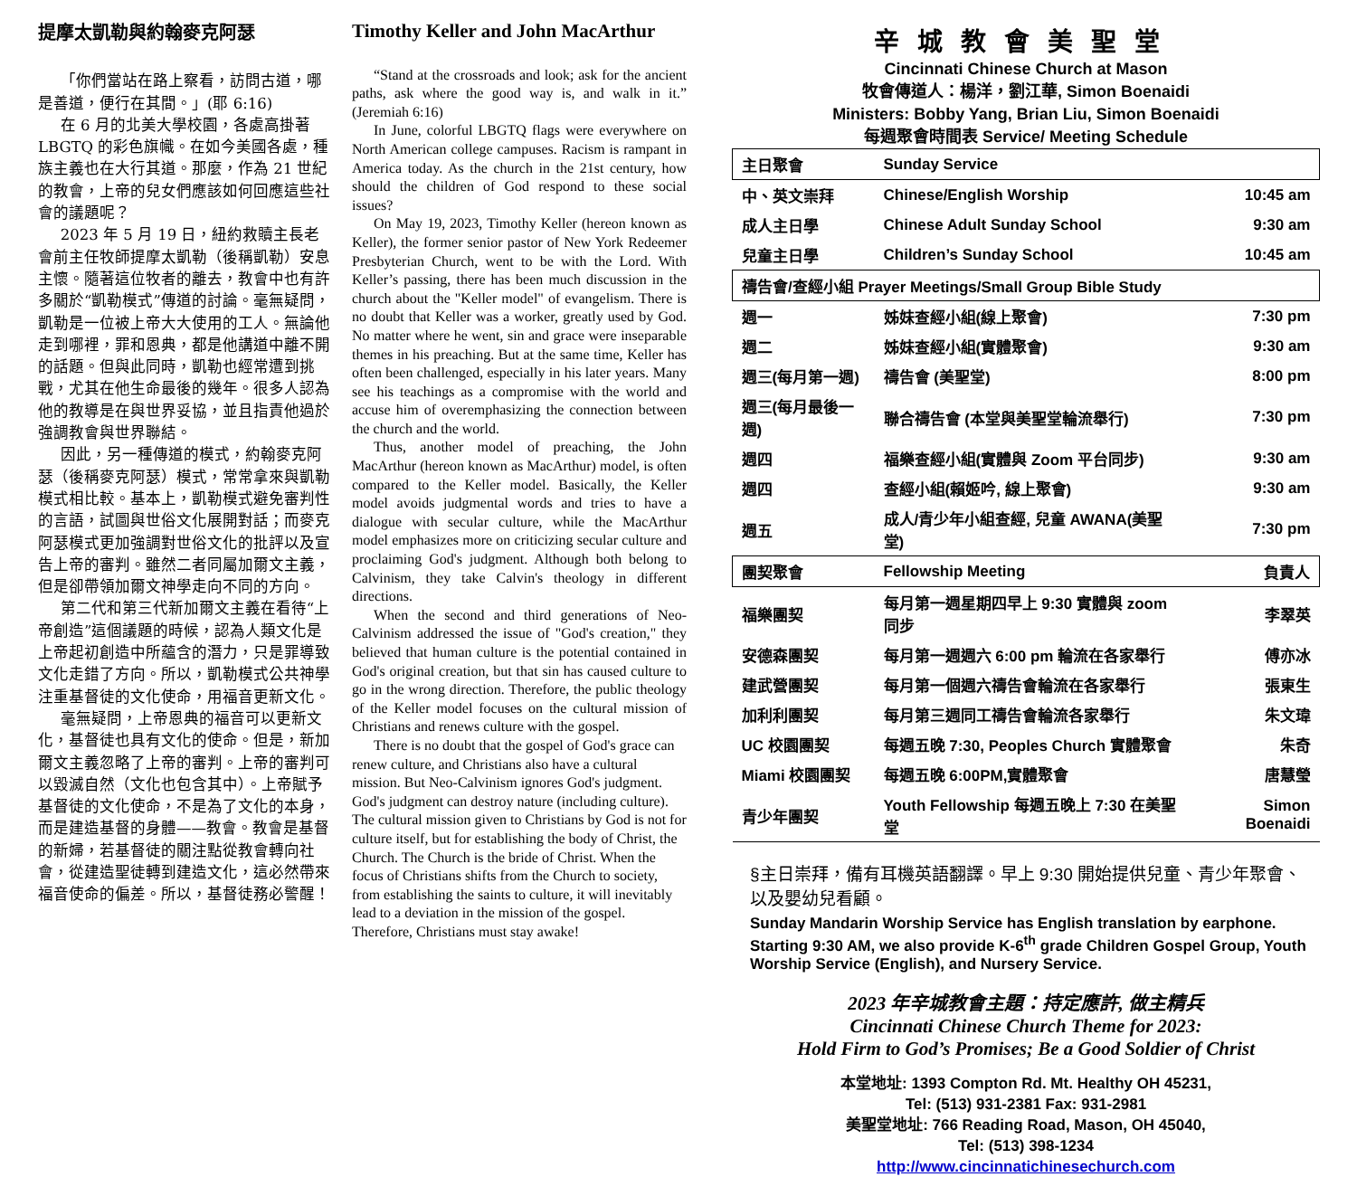提摩太凱勒與約翰麥克阿瑟
「你們當站在路上察看，訪問古道，哪是善道，便行在其間。」(耶 6:16)
在 6 月的北美大學校園，各處高掛著 LBGTQ 的彩色旗幟。在如今美國各處，種族主義也在大行其道。那麼，作為 21 世紀的教會，上帝的兒女們應該如何回應這些社會的議題呢？
2023 年 5 月 19 日，紐約救贖主長老會前主任牧師提摩太凱勒（後稱凱勒）安息主懷。隨著這位牧者的離去，教會中也有許多關於“凱勒模式”傳道的討論。毫無疑問，凱勒是一位被上帝大大使用的工人。無論他走到哪裡，罪和恩典，都是他講道中離不開的話題。但與此同時，凱勒也經常遭到挑戰，尤其在他生命最後的幾年。很多人認為他的教導是在與世界妥協，並且指責他過於強調教會與世界聯結。
因此，另一種傳道的模式，約翰麥克阿瑟（後稱麥克阿瑟）模式，常常拿來與凱勒模式相比較。基本上，凱勒模式避免審判性的言語，試圖與世俗文化展開對話；而麥克阿瑟模式更加強調對世俗文化的批評以及宣告上帝的審判。雖然二者同屬加爾文主義，但是卻帶領加爾文神學走向不同的方向。
第二代和第三代新加爾文主義在看待“上帝創造”這個議題的時候，認為人類文化是上帝起初創造中所蘊含的潛力，只是罪導致文化走錯了方向。所以，凱勒模式公共神學注重基督徒的文化使命，用福音更新文化。
毫無疑問，上帝恩典的福音可以更新文化，基督徒也具有文化的使命。但是，新加爾文主義忽略了上帝的審判。上帝的審判可以毀滅自然（文化也包含其中）。上帝賦予基督徒的文化使命，不是為了文化的本身，而是建造基督的身體——教會。教會是基督的新婦，若基督徒的關注點從教會轉向社會，從建造聖徒轉到建造文化，這必然帶來福音使命的偏差。所以，基督徒務必警醒！
Timothy Keller and John MacArthur
“Stand at the crossroads and look; ask for the ancient paths, ask where the good way is, and walk in it.” (Jeremiah 6:16)
In June, colorful LBGTQ flags were everywhere on North American college campuses. Racism is rampant in America today. As the church in the 21st century, how should the children of God respond to these social issues?
On May 19, 2023, Timothy Keller (hereon known as Keller), the former senior pastor of New York Redeemer Presbyterian Church, went to be with the Lord. With Keller’s passing, there has been much discussion in the church about the "Keller model" of evangelism. There is no doubt that Keller was a worker, greatly used by God. No matter where he went, sin and grace were inseparable themes in his preaching. But at the same time, Keller has often been challenged, especially in his later years. Many see his teachings as a compromise with the world and accuse him of overemphasizing the connection between the church and the world.
Thus, another model of preaching, the John MacArthur (hereon known as MacArthur) model, is often compared to the Keller model. Basically, the Keller model avoids judgmental words and tries to have a dialogue with secular culture, while the MacArthur model emphasizes more on criticizing secular culture and proclaiming God's judgment. Although both belong to Calvinism, they take Calvin's theology in different directions.
When the second and third generations of Neo-Calvinism addressed the issue of "God's creation," they believed that human culture is the potential contained in God's original creation, but that sin has caused culture to go in the wrong direction. Therefore, the public theology of the Keller model focuses on the cultural mission of Christians and renews culture with the gospel.
There is no doubt that the gospel of God's grace can renew culture, and Christians also have a cultural mission. But Neo-Calvinism ignores God's judgment. God's judgment can destroy nature (including culture). The cultural mission given to Christians by God is not for culture itself, but for establishing the body of Christ, the Church. The Church is the bride of Christ. When the focus of Christians shifts from the Church to society, from establishing the saints to culture, it will inevitably lead to a deviation in the mission of the gospel. Therefore, Christians must stay awake!
辛城教會美聖堂
Cincinnati Chinese Church at Mason
牧會傳道人：楊洋，劉江華, Simon Boenaidi
Ministers: Bobby Yang, Brian Liu, Simon Boenaidi
每週聚會時間表 Service/ Meeting Schedule
| 主日聚會 | Sunday Service | |
| 中、英文崇拜 | Chinese/English Worship | 10:45 am |
| 成人主日學 | Chinese Adult Sunday School | 9:30 am |
| 兒童主日學 | Children’s Sunday School | 10:45 am |
| 禱告會/查經小組 Prayer Meetings/Small Group Bible Study | | |
| 週一 | 姊妹查經小組(線上聚會) | 7:30 pm |
| 週二 | 姊妹查經小組(實體聚會) | 9:30 am |
| 週三(每月第一週) | 禱告會 (美聖堂) | 8:00 pm |
| 週三(每月最後一週) | 聯合禱告會 (本堂與美聖堂輪流舉行) | 7:30 pm |
| 週四 | 福樂查經小組(實體與 Zoom 平台同步) | 9:30 am |
| 週四 | 查經小組(賴姬吟, 線上聚會) | 9:30 am |
| 週五 | 成人/青少年小組查經, 兒童 AWANA(美聖堂) | 7:30 pm |
| 團契聚會 | Fellowship Meeting | 負責人 |
| 福樂團契 | 每月第一週星期四早上 9:30 實體與 zoom 同步 | 李翠英 |
| 安德森團契 | 每月第一週週六 6:00 pm 輪流在各家舉行 | 傅亦冰 |
| 建武營團契 | 每月第一個週六禱告會輪流在各家舉行 | 張東生 |
| 加利利團契 | 每月第三週同工禱告會輪流各家舉行 | 朱文瑋 |
| UC 校園團契 | 每週五晚 7:30, Peoples Church 實體聚會 | 朱奇 |
| Miami 校園團契 | 每週五晚 6:00PM,實體聚會 | 唐慧瑩 |
| 青少年團契 | Youth Fellowship 每週五晚上 7:30 在美聖堂 | Simon Boenaidi |
§主日崇拜，備有耳機英語翻譯。早上 9:30 開始提供兒童、青少年聚會、以及嬰幼兒看顧。
Sunday Mandarin Worship Service has English translation by earphone. Starting 9:30 AM, we also provide K-6<sup>th</sup> grade Children Gospel Group, Youth Worship Service (English), and Nursery Service.
2023 年辛城教會主題：持定應許, 做主精兵
Cincinnati Chinese Church Theme for 2023:
Hold Firm to God’s Promises; Be a Good Soldier of Christ
本堂地址: 1393 Compton Rd. Mt. Healthy OH 45231,
Tel: (513) 931-2381 Fax: 931-2981
美聖堂地址: 766 Reading Road, Mason, OH 45040,
Tel: (513) 398-1234
http://www.cincinnatichinesechurch.com